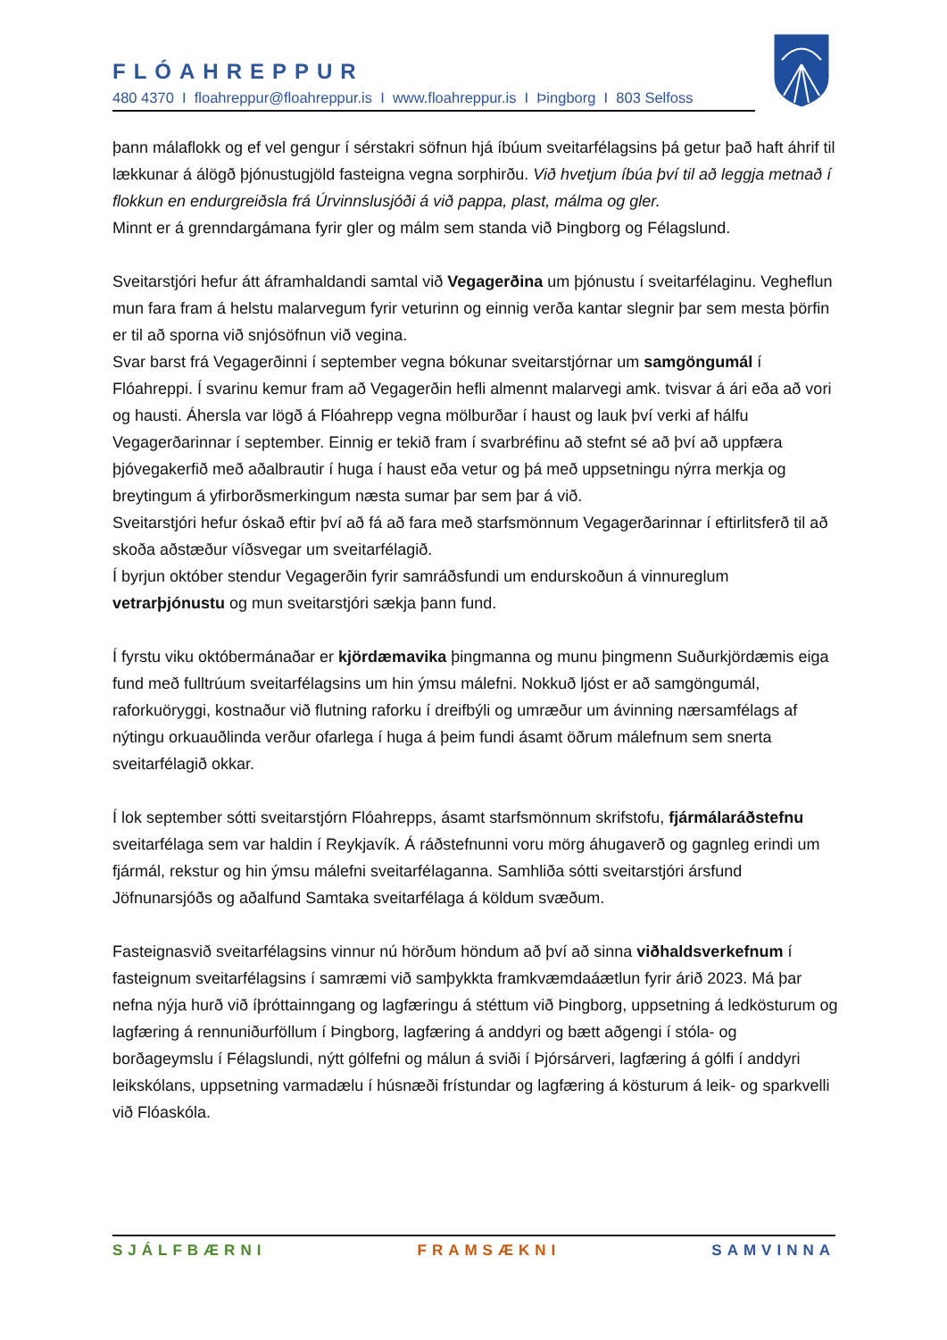FLÓAHREPPUR
480 4370 I floahreppur@floahreppur.is I www.floahreppur.is I Þingborg I 803 Selfoss
þann málaflokk og ef vel gengur í sérstakri söfnun hjá íbúum sveitarfélagsins þá getur það haft áhrif til lækkunar á álögð þjónustugjöld fasteigna vegna sorphirðu. Við hvetjum íbúa því til að leggja metnað í flokkun en endurgreiðsla frá Úrvinnslusjóði á við pappa, plast, málma og gler.
Minnt er á grenndargámana fyrir gler og málm sem standa við Þingborg og Félagslund.
Sveitarstjóri hefur átt áframhaldandi samtal við Vegagerðina um þjónustu í sveitarfélaginu. Vegheflun mun fara fram á helstu malarvegum fyrir veturinn og einnig verða kantar slegnir þar sem mesta þörfin er til að sporna við snjósöfnun við vegina.
Svar barst frá Vegagerðinni í september vegna bókunar sveitarstjórnar um samgöngumál í Flóahreppi. Í svarinu kemur fram að Vegagerðin hefli almennt malarvegi amk. tvisvar á ári eða að vori og hausti. Áhersla var lögð á Flóahrepp vegna mölburðar í haust og lauk því verki af hálfu Vegagerðarinnar í september. Einnig er tekið fram í svarbréfinu að stefnt sé að því að uppfæra þjóvegakerfið með aðalbrautir í huga í haust eða vetur og þá með uppsetningu nýrra merkja og breytingum á yfirborðsmerkingum næsta sumar þar sem þar á við.
Sveitarstjóri hefur óskað eftir því að fá að fara með starfsmönnum Vegagerðarinnar í eftirlitsferð til að skoða aðstæður víðsvegar um sveitarfélagið.
Í byrjun október stendur Vegagerðin fyrir samráðsfundi um endurskoðun á vinnureglum vetrarþjónustu og mun sveitarstjóri sækja þann fund.
Í fyrstu viku októbermánaðar er kjördæmavika þingmanna og munu þingmenn Suðurkjördæmis eiga fund með fulltrúum sveitarfélagsins um hin ýmsu málefni. Nokkuð ljóst er að samgöngumál, raforkuöryggi, kostnaður við flutning raforku í dreifbýli og umræður um ávinning nærsamfélags af nýtingu orkuauðlinda verður ofarlega í huga á þeim fundi ásamt öðrum málefnum sem snerta sveitarfélagið okkar.
Í lok september sótti sveitarstjórn Flóahrepps, ásamt starfsmönnum skrifstofu, fjármálaráðstefnu sveitarfélaga sem var haldin í Reykjavík. Á ráðstefnunni voru mörg áhugaverð og gagnleg erindi um fjármál, rekstur og hin ýmsu málefni sveitarfélaganna. Samhliða sótti sveitarstjóri ársfund Jöfnunarsjóðs og aðalfund Samtaka sveitarfélaga á köldum svæðum.
Fasteignasvið sveitarfélagsins vinnur nú hörðum höndum að því að sinna viðhaldsverkefnum í fasteignum sveitarfélagsins í samræmi við samþykkta framkvæmdaáætlun fyrir árið 2023. Má þar nefna nýja hurð við íþróttainngang og lagfæringu á stéttum við Þingborg, uppsetning á ledkösturum og lagfæring á rennuniðurföllum í Þingborg, lagfæring á anddyri og bætt aðgengi í stóla- og borðageymslu í Félagslundi, nýtt gólfefni og málun á sviði í Þjórsárveri, lagfæring á gólfi í anddyri leikskólans, uppsetning varmadælu í húsnæði frístundar og lagfæring á kösturum á leik- og sparkvelli við Flóaskóla.
SJÁLFBÆRNI FRAMSÆKNI SAMVINNA